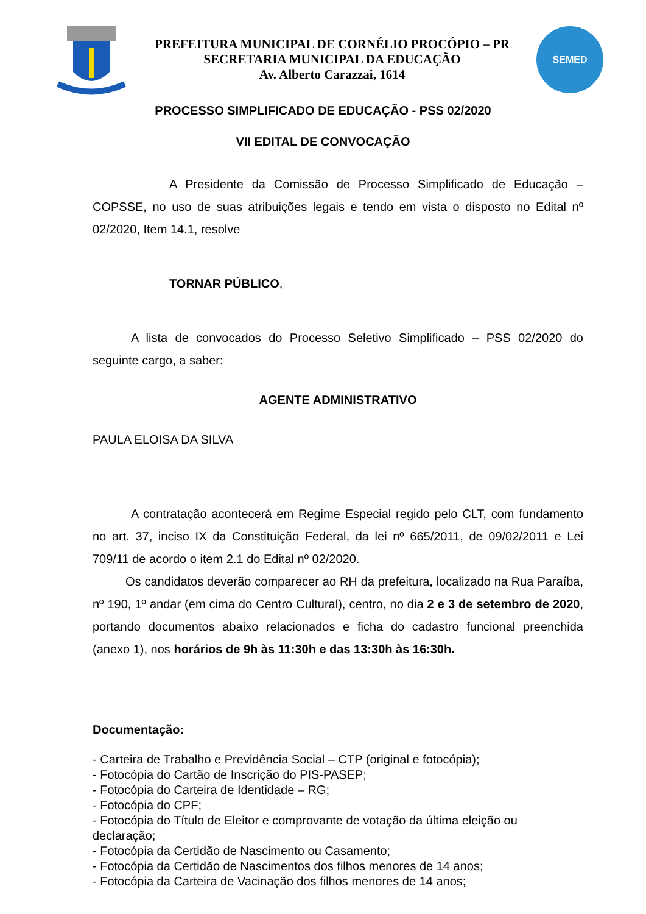PREFEITURA MUNICIPAL DE CORNÉLIO PROCÓPIO – PR
SECRETARIA MUNICIPAL DA EDUCAÇÃO
Av. Alberto Carazzai, 1614
SEMED
PROCESSO SIMPLIFICADO DE EDUCAÇÃO - PSS 02/2020
VII EDITAL DE CONVOCAÇÃO
A Presidente da Comissão de Processo Simplificado de Educação – COPSSE, no uso de suas atribuições legais e tendo em vista o disposto no Edital nº 02/2020, Item 14.1, resolve
TORNAR PÚBLICO,
A lista de convocados do Processo Seletivo Simplificado – PSS 02/2020 do seguinte cargo, a saber:
AGENTE ADMINISTRATIVO
PAULA ELOISA DA SILVA
A contratação acontecerá em Regime Especial regido pelo CLT, com fundamento no art. 37, inciso IX da Constituição Federal, da lei nº 665/2011, de 09/02/2011 e Lei 709/11 de acordo o item 2.1 do Edital nº 02/2020.
Os candidatos deverão comparecer ao RH da prefeitura, localizado na Rua Paraíba, nº 190, 1º andar (em cima do Centro Cultural), centro, no dia 2 e 3 de setembro de 2020, portando documentos abaixo relacionados e ficha do cadastro funcional preenchida (anexo 1), nos horários de 9h às 11:30h e das 13:30h às 16:30h.
Documentação:
- Carteira de Trabalho e Previdência Social – CTP (original e fotocópia);
- Fotocópia do Cartão de Inscrição do PIS-PASEP;
- Fotocópia do Carteira de Identidade – RG;
- Fotocópia do CPF;
- Fotocópia do Título de Eleitor e comprovante de votação da última eleição ou declaração;
- Fotocópia da Certidão de Nascimento ou Casamento;
- Fotocópia da Certidão de Nascimentos dos filhos menores de 14 anos;
- Fotocópia da Carteira de Vacinação dos filhos menores de 14 anos;